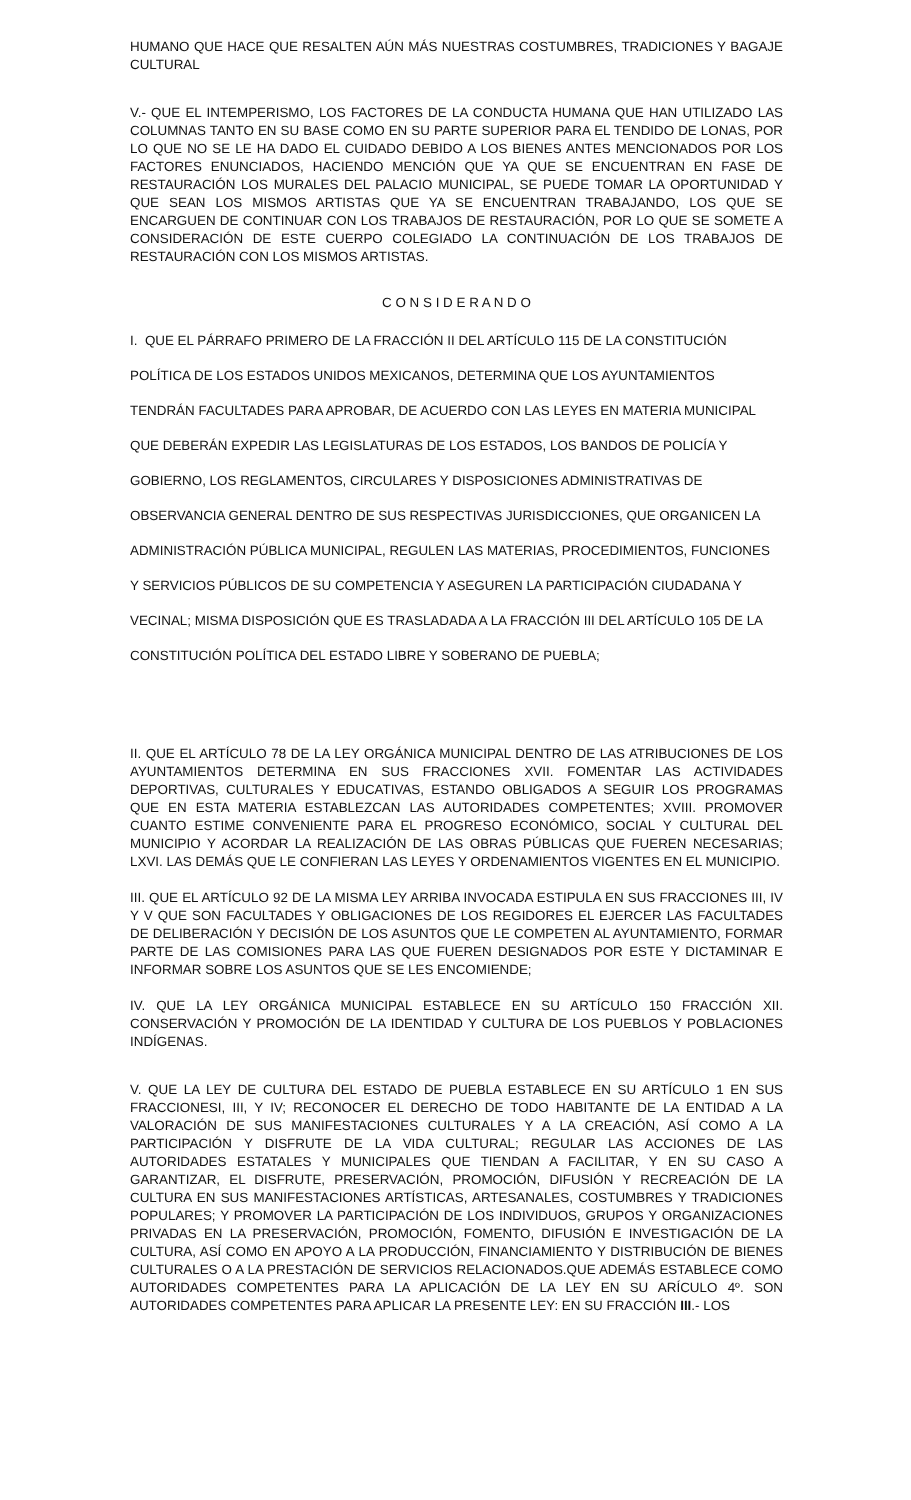HUMANO QUE HACE QUE RESALTEN AÚN MÁS NUESTRAS COSTUMBRES, TRADICIONES Y BAGAJE CULTURAL
V.- QUE EL INTEMPERISMO, LOS FACTORES DE LA CONDUCTA HUMANA QUE HAN UTILIZADO LAS COLUMNAS TANTO EN SU BASE COMO EN SU PARTE SUPERIOR PARA EL TENDIDO DE LONAS, POR LO QUE NO SE LE HA DADO EL CUIDADO DEBIDO A LOS BIENES ANTES MENCIONADOS POR LOS FACTORES ENUNCIADOS, HACIENDO MENCIÓN QUE YA QUE SE ENCUENTRAN EN FASE DE RESTAURACIÓN LOS MURALES DEL PALACIO MUNICIPAL, SE PUEDE TOMAR LA OPORTUNIDAD Y QUE SEAN LOS MISMOS ARTISTAS QUE YA SE ENCUENTRAN TRABAJANDO, LOS QUE SE ENCARGUEN DE CONTINUAR CON LOS TRABAJOS DE RESTAURACIÓN, POR LO QUE SE SOMETE A CONSIDERACIÓN DE ESTE CUERPO COLEGIADO LA CONTINUACIÓN DE LOS TRABAJOS DE RESTAURACIÓN CON LOS MISMOS ARTISTAS.
C O N S I D E R A N D O
I. QUE EL PÁRRAFO PRIMERO DE LA FRACCIÓN II DEL ARTÍCULO 115 DE LA CONSTITUCIÓN
POLÍTICA DE LOS ESTADOS UNIDOS MEXICANOS, DETERMINA QUE LOS AYUNTAMIENTOS
TENDRÁN FACULTADES PARA APROBAR, DE ACUERDO CON LAS LEYES EN MATERIA MUNICIPAL
QUE DEBERÁN EXPEDIR LAS LEGISLATURAS DE LOS ESTADOS, LOS BANDOS DE POLICÍA Y
GOBIERNO, LOS REGLAMENTOS, CIRCULARES Y DISPOSICIONES ADMINISTRATIVAS DE
OBSERVANCIA GENERAL DENTRO DE SUS RESPECTIVAS JURISDICCIONES, QUE ORGANICEN LA
ADMINISTRACIÓN PÚBLICA MUNICIPAL, REGULEN LAS MATERIAS, PROCEDIMIENTOS, FUNCIONES
Y SERVICIOS PÚBLICOS DE SU COMPETENCIA Y ASEGUREN LA PARTICIPACIÓN CIUDADANA Y
VECINAL; MISMA DISPOSICIÓN QUE ES TRASLADADA A LA FRACCIÓN III DEL ARTÍCULO 105 DE LA
CONSTITUCIÓN POLÍTICA DEL ESTADO LIBRE Y SOBERANO DE PUEBLA;
II. QUE EL ARTÍCULO 78 DE LA LEY ORGÁNICA MUNICIPAL DENTRO DE LAS ATRIBUCIONES DE LOS AYUNTAMIENTOS DETERMINA EN SUS FRACCIONES XVII. FOMENTAR LAS ACTIVIDADES DEPORTIVAS, CULTURALES Y EDUCATIVAS, ESTANDO OBLIGADOS A SEGUIR LOS PROGRAMAS QUE EN ESTA MATERIA ESTABLEZCAN LAS AUTORIDADES COMPETENTES; XVIII. PROMOVER CUANTO ESTIME CONVENIENTE PARA EL PROGRESO ECONÓMICO, SOCIAL Y CULTURAL DEL MUNICIPIO Y ACORDAR LA REALIZACIÓN DE LAS OBRAS PÚBLICAS QUE FUEREN NECESARIAS; LXVI. LAS DEMÁS QUE LE CONFIERAN LAS LEYES Y ORDENAMIENTOS VIGENTES EN EL MUNICIPIO.
III. QUE EL ARTÍCULO 92 DE LA MISMA LEY ARRIBA INVOCADA ESTIPULA EN SUS FRACCIONES III, IV Y V QUE SON FACULTADES Y OBLIGACIONES DE LOS REGIDORES EL EJERCER LAS FACULTADES DE DELIBERACIÓN Y DECISIÓN DE LOS ASUNTOS QUE LE COMPETEN AL AYUNTAMIENTO, FORMAR PARTE DE LAS COMISIONES PARA LAS QUE FUEREN DESIGNADOS POR ESTE Y DICTAMINAR E INFORMAR SOBRE LOS ASUNTOS QUE SE LES ENCOMIENDE;
IV. QUE LA LEY ORGÁNICA MUNICIPAL ESTABLECE EN SU ARTÍCULO 150 FRACCIÓN XII. CONSERVACIÓN Y PROMOCIÓN DE LA IDENTIDAD Y CULTURA DE LOS PUEBLOS Y POBLACIONES INDÍGENAS.
V. QUE LA LEY DE CULTURA DEL ESTADO DE PUEBLA ESTABLECE EN SU ARTÍCULO 1 EN SUS FRACCIONESI, III, Y IV; RECONOCER EL DERECHO DE TODO HABITANTE DE LA ENTIDAD A LA VALORACIÓN DE SUS MANIFESTACIONES CULTURALES Y A LA CREACIÓN, ASÍ COMO A LA PARTICIPACIÓN Y DISFRUTE DE LA VIDA CULTURAL; REGULAR LAS ACCIONES DE LAS AUTORIDADES ESTATALES Y MUNICIPALES QUE TIENDAN A FACILITAR, Y EN SU CASO A GARANTIZAR, EL DISFRUTE, PRESERVACIÓN, PROMOCIÓN, DIFUSIÓN Y RECREACIÓN DE LA CULTURA EN SUS MANIFESTACIONES ARTÍSTICAS, ARTESANALES, COSTUMBRES Y TRADICIONES POPULARES; Y PROMOVER LA PARTICIPACIÓN DE LOS INDIVIDUOS, GRUPOS Y ORGANIZACIONES PRIVADAS EN LA PRESERVACIÓN, PROMOCIÓN, FOMENTO, DIFUSIÓN E INVESTIGACIÓN DE LA CULTURA, ASÍ COMO EN APOYO A LA PRODUCCIÓN, FINANCIAMIENTO Y DISTRIBUCIÓN DE BIENES CULTURALES O A LA PRESTACIÓN DE SERVICIOS RELACIONADOS.QUE ADEMÁS ESTABLECE COMO AUTORIDADES COMPETENTES PARA LA APLICACIÓN DE LA LEY EN SU ARÍCULO 4º. SON AUTORIDADES COMPETENTES PARA APLICAR LA PRESENTE LEY: EN SU FRACCIÓN III.- LOS